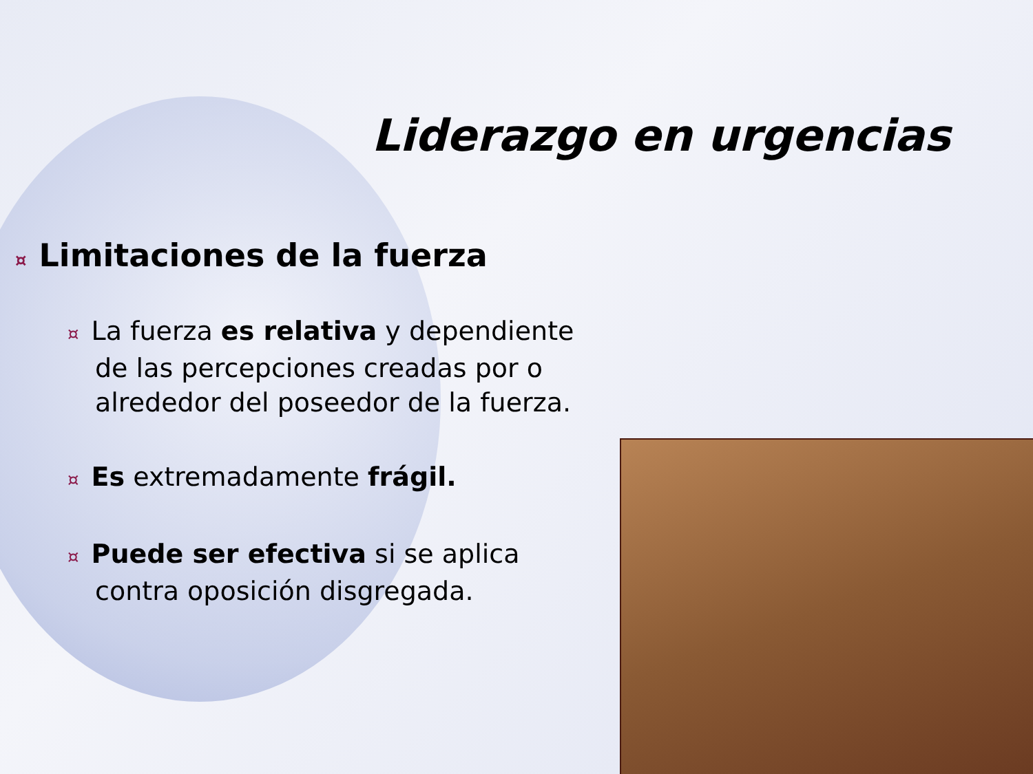Liderazgo en urgencias
¤ Limitaciones de la fuerza
¤ La fuerza es relativa y dependiente de las percepciones creadas por o alrededor del poseedor de la fuerza.
¤ Es extremadamente frágil.
¤ Puede ser efectiva si se aplica contra oposición disgregada.